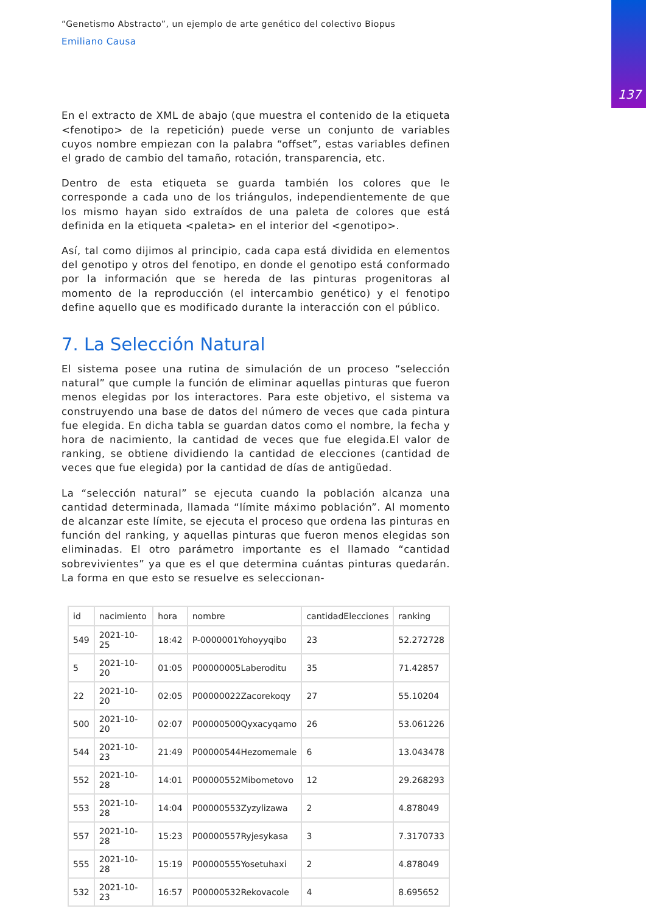137
“Genetismo Abstracto”, un ejemplo de arte genético del colectivo Biopus
Emiliano Causa
En el extracto de XML de abajo (que muestra el contenido de la etiqueta <fenotipo> de la repetición) puede verse un conjunto de variables cuyos nombre empiezan con la palabra “offset”, estas variables definen el grado de cambio del tamaño, rotación, transparencia, etc.
Dentro de esta etiqueta se guarda también los colores que le corresponde a cada uno de los triángulos, independientemente de que los mismo hayan sido extraídos de una paleta de colores que está definida en la etiqueta <paleta> en el interior del <genotipo>.
Así, tal como dijimos al principio, cada capa está dividida en elementos del genotipo y otros del fenotipo, en donde el genotipo está conformado por la información que se hereda de las pinturas progenitoras al momento de la reproducción (el intercambio genético) y el fenotipo define aquello que es modificado durante la interacción con el público.
7. La Selección Natural
El sistema posee una rutina de simulación de un proceso “selección natural” que cumple la función de eliminar aquellas pinturas que fueron menos elegidas por los interactores. Para este objetivo, el sistema va construyendo una base de datos del número de veces que cada pintura fue elegida. En dicha tabla se guardan datos como el nombre, la fecha y hora de nacimiento, la cantidad de veces que fue elegida.El valor de ranking, se obtiene dividiendo la cantidad de elecciones (cantidad de veces que fue elegida) por la cantidad de días de antigüedad.
La “selección natural” se ejecuta cuando la población alcanza una cantidad determinada, llamada “límite máximo población”. Al momento de alcanzar este límite, se ejecuta el proceso que ordena las pinturas en función del ranking, y aquellas pinturas que fueron menos elegidas son eliminadas. El otro parámetro importante es el llamado “cantidad sobrevivientes” ya que es el que determina cuántas pinturas quedarán. La forma en que esto se resuelve es seleccionan-
| id | nacimiento | hora | nombre | cantidadElecciones | ranking |
| --- | --- | --- | --- | --- | --- |
| 549 | 2021-10-25 | 18:42 | P-0000001Yohoyyqibo | 23 | 52.272728 |
| 5 | 2021-10-20 | 01:05 | P00000005Laberoditu | 35 | 71.42857 |
| 22 | 2021-10-20 | 02:05 | P00000022Zacorekoqy | 27 | 55.10204 |
| 500 | 2021-10-20 | 02:07 | P00000500Qyxacyqamo | 26 | 53.061226 |
| 544 | 2021-10-23 | 21:49 | P00000544Hezomemale | 6 | 13.043478 |
| 552 | 2021-10-28 | 14:01 | P00000552Mibometovo | 12 | 29.268293 |
| 553 | 2021-10-28 | 14:04 | P00000553Zyzylizawa | 2 | 4.878049 |
| 557 | 2021-10-28 | 15:23 | P00000557Ryjesykasa | 3 | 7.3170733 |
| 555 | 2021-10-28 | 15:19 | P00000555Yosetuhaxi | 2 | 4.878049 |
| 532 | 2021-10-23 | 16:57 | P00000532Rekovacole | 4 | 8.695652 |